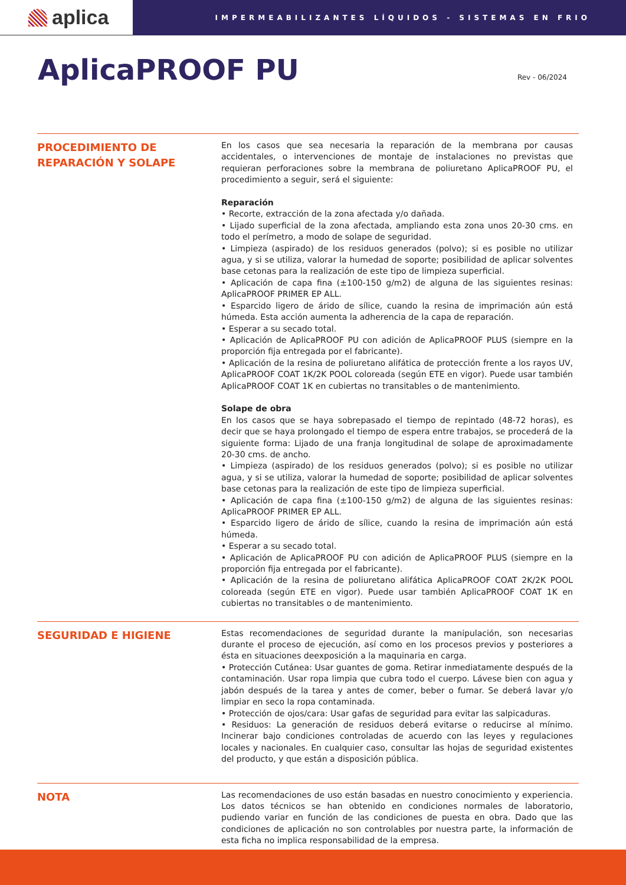aplica
IMPERMEABILIZANTES LÍQUIDOS - SISTEMAS EN FRIO
AplicaPROOF PU
Rev - 06/2024
PROCEDIMIENTO DE REPARACIÓN Y SOLAPE
En los casos que sea necesaria la reparación de la membrana por causas accidentales, o intervenciones de montaje de instalaciones no previstas que requieran perforaciones sobre la membrana de poliuretano AplicaPROOF PU, el procedimiento a seguir, será el siguiente:
Reparación
• Recorte, extracción de la zona afectada y/o dañada.
• Lijado superficial de la zona afectada, ampliando esta zona unos 20-30 cms. en todo el perímetro, a modo de solape de seguridad.
• Limpieza (aspirado) de los residuos generados (polvo); si es posible no utilizar agua, y si se utiliza, valorar la humedad de soporte; posibilidad de aplicar solventes base cetonas para la realización de este tipo de limpieza superficial.
• Aplicación de capa fina (±100-150 g/m2) de alguna de las siguientes resinas: AplicaPROOF PRIMER EP ALL.
• Esparcido ligero de árido de sílice, cuando la resina de imprimación aún está húmeda. Esta acción aumenta la adherencia de la capa de reparación.
• Esperar a su secado total.
• Aplicación de AplicaPROOF PU con adición de AplicaPROOF PLUS (siempre en la proporción fija entregada por el fabricante).
• Aplicación de la resina de poliuretano alifática de protección frente a los rayos UV, AplicaPROOF COAT 1K/2K POOL coloreada (según ETE en vigor). Puede usar también AplicaPROOF COAT 1K en cubiertas no transitables o de mantenimiento.
Solape de obra
En los casos que se haya sobrepasado el tiempo de repintado (48-72 horas), es decir que se haya prolongado el tiempo de espera entre trabajos, se procederá de la siguiente forma: Lijado de una franja longitudinal de solape de aproximadamente 20-30 cms. de ancho.
• Limpieza (aspirado) de los residuos generados (polvo); si es posible no utilizar agua, y si se utiliza, valorar la humedad de soporte; posibilidad de aplicar solventes base cetonas para la realización de este tipo de limpieza superficial.
• Aplicación de capa fina (±100-150 g/m2) de alguna de las siguientes resinas: AplicaPROOF PRIMER EP ALL.
• Esparcido ligero de árido de sílice, cuando la resina de imprimación aún está húmeda.
• Esperar a su secado total.
• Aplicación de AplicaPROOF PU con adición de AplicaPROOF PLUS (siempre en la proporción fija entregada por el fabricante).
• Aplicación de la resina de poliuretano alifática AplicaPROOF COAT 2K/2K POOL coloreada (según ETE en vigor). Puede usar también AplicaPROOF COAT 1K en cubiertas no transitables o de mantenimiento.
SEGURIDAD E HIGIENE
Estas recomendaciones de seguridad durante la manipulación, son necesarias durante el proceso de ejecución, así como en los procesos previos y posteriores a ésta en situaciones deexposición a la maquinaria en carga.
• Protección Cutánea: Usar guantes de goma. Retirar inmediatamente después de la contaminación. Usar ropa limpia que cubra todo el cuerpo. Lávese bien con agua y jabón después de la tarea y antes de comer, beber o fumar. Se deberá lavar y/o limpiar en seco la ropa contaminada.
• Protección de ojos/cara: Usar gafas de seguridad para evitar las salpicaduras.
• Residuos: La generación de residuos deberá evitarse o reducirse al mínimo. Incinerar bajo condiciones controladas de acuerdo con las leyes y regulaciones locales y nacionales. En cualquier caso, consultar las hojas de seguridad existentes del producto, y que están a disposición pública.
NOTA
Las recomendaciones de uso están basadas en nuestro conocimiento y experiencia. Los datos técnicos se han obtenido en condiciones normales de laboratorio, pudiendo variar en función de las condiciones de puesta en obra. Dado que las condiciones de aplicación no son controlables por nuestra parte, la información de esta ficha no implica responsabilidad de la empresa.